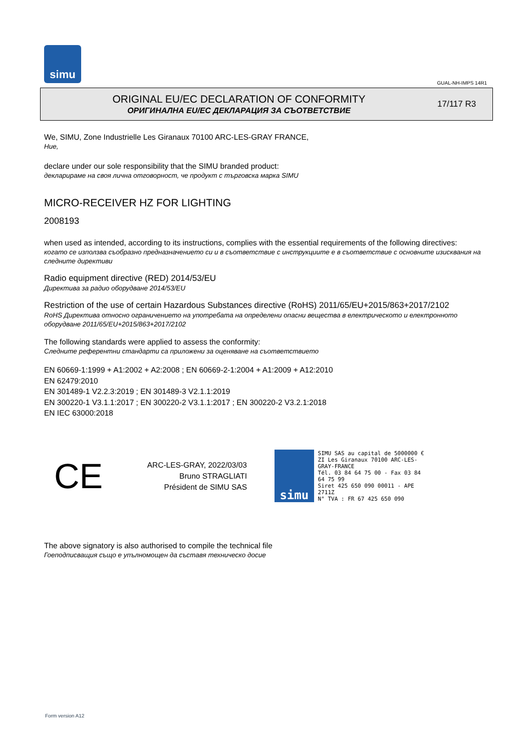simu
GUAL-NH-IMPS 14R1
ORIGINAL EU/EC DECLARATION OF CONFORMITY
ОРИГИНАЛНА EU/EC ДЕКЛАРАЦИЯ ЗА СЪОТВЕТСТВИЕ
17/117 R3
We, SIMU, Zone Industrielle Les Giranaux 70100 ARC-LES-GRAY FRANCE,
Ние,
declare under our sole responsibility that the SIMU branded product:
декларираме на своя лична отговорност, че продукт с търговска марка SIMU
MICRO-RECEIVER HZ FOR LIGHTING
2008193
when used as intended, according to its instructions, complies with the essential requirements of the following directives:
когато се използва съобразно предназначението си и в съответствие с инструкциите е в съответствие с основните изисквания на следните директиви
Radio equipment directive (RED) 2014/53/EU
Директива за радио оборудване 2014/53/EU
Restriction of the use of certain Hazardous Substances directive (RoHS) 2011/65/EU+2015/863+2017/2102
RoHS Директива относно ограничението на употребата на определени опасни вещества в електрическото и електронното оборудване 2011/65/EU+2015/863+2017/2102
The following standards were applied to assess the conformity:
Следните референтни стандарти са приложени за оценяване на съответствието
EN 60669-1:1999 + A1:2002 + A2:2008 ; EN 60669-2-1:2004 + A1:2009 + A12:2010
EN 62479:2010
EN 301489-1 V2.2.3:2019 ; EN 301489-3 V2.1.1:2019
EN 300220-1 V3.1.1:2017 ; EN 300220-2 V3.1.1:2017 ; EN 300220-2 V3.2.1:2018
EN IEC 63000:2018
CE
ARC-LES-GRAY, 2022/03/03
Bruno STRAGLIATI
Président de SIMU SAS
simu
SIMU SAS au capital de 5000000 €
ZI Les Giranaux 70100 ARC-LES-GRAY-FRANCE
Tél. 03 84 64 75 00 - Fax 03 84 64 75 99
Siret 425 650 090 00011 - APE 2711Z
N° TVA : FR 67 425 650 090
The above signatory is also authorised to compile the technical file
Гоеподписващия също е упълномощен да съставя техническо досие
Form version A12